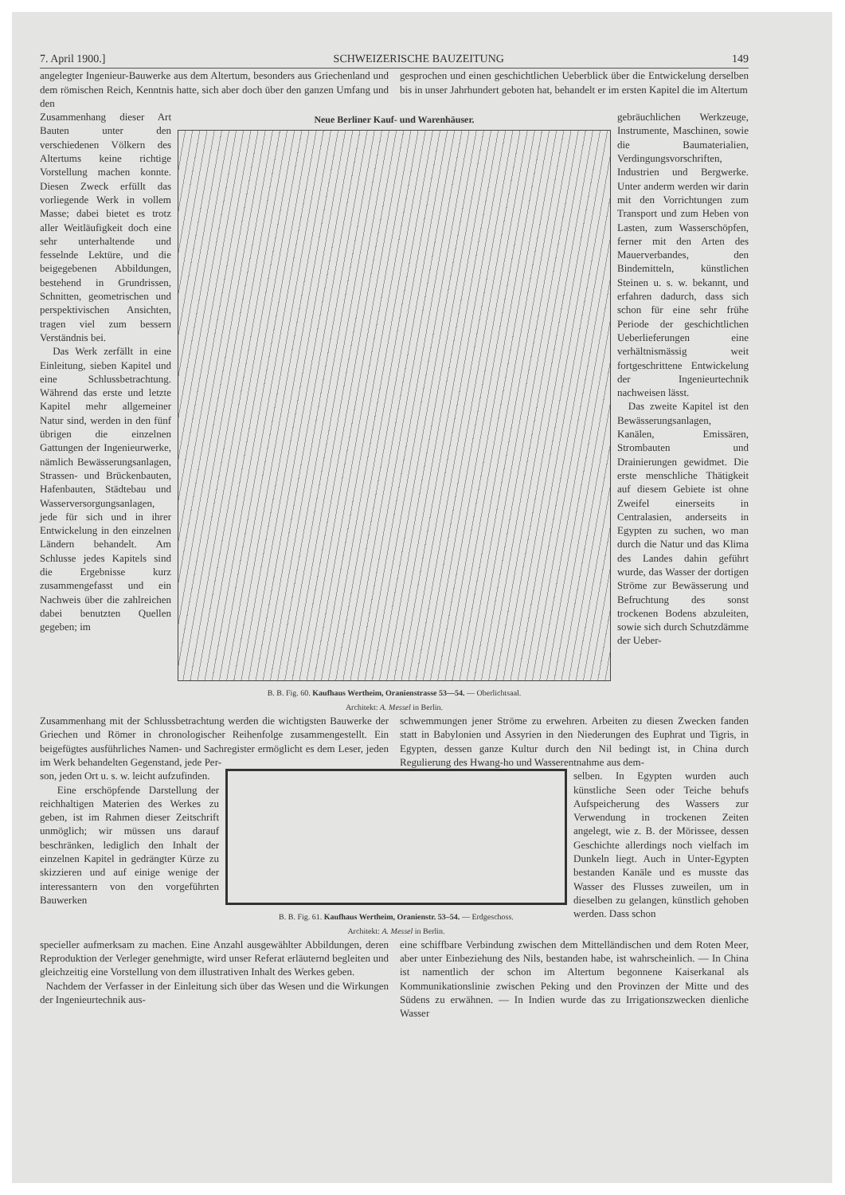7. April 1900.] SCHWEIZERISCHE BAUZEITUNG 149
angelegter Ingenieur-Bauwerke aus dem Altertum, besonders aus Griechenland und dem römischen Reich, Kenntnis hatte, sich aber doch über den ganzen Umfang und den
gesprochen und einen geschichtlichen Ueberblick über die Entwickelung derselben bis in unser Jahrhundert geboten hat, behandelt er im ersten Kapitel die im Altertum
Zusammenhang dieser Art Bauten unter den verschiedenen Völkern des Altertums keine richtige Vorstellung machen konnte. Diesen Zweck erfüllt das vorliegende Werk in vollem Masse; dabei bietet es trotz aller Weitläufigkeit doch eine sehr unterhaltende und fesselnde Lektüre, und die beigegebenen Abbildungen, bestehend in Grundrissen, Schnitten, geometrischen und perspektivischen Ansichten, tragen viel zum bessern Verständnis bei.
Das Werk zerfällt in eine Einleitung, sieben Kapitel und eine Schlussbetrachtung. Während das erste und letzte Kapitel mehr allgemeiner Natur sind, werden in den fünf übrigen die einzelnen Gattungen der Ingenieurwerke, nämlich Bewässerungsanlagen, Strassen- und Brückenbauten, Hafenbauten, Städtebau und Wasserversorgungsanlagen, jede für sich und in ihrer Entwickelung in den einzelnen Ländern behandelt. Am Schlusse jedes Kapitels sind die Ergebnisse kurz zusammengefasst und ein Nachweis über die zahlreichen dabei benutzten Quellen gegeben; im
Neue Berliner Kauf- und Warenhäuser.
B. B. Fig. 60. Kaufhaus Wertheim, Oranienstrasse 53—54. — Oberlichtsaal.
Architekt: A. Messel in Berlin.
gebräuchlichen Werkzeuge, Instrumente, Maschinen, sowie die Baumaterialien, Verdingungsvorschriften, Industrien und Bergwerke. Unter anderm werden wir darin mit den Vorrichtungen zum Transport und zum Heben von Lasten, zum Wasserschöpfen, ferner mit den Arten des Mauerverbandes, den Bindemitteln, künstlichen Steinen u. s. w. bekannt, und erfahren dadurch, dass sich schon für eine sehr frühe Periode der geschichtlichen Ueberlieferungen eine verhältnismässig weit fortgeschrittene Entwickelung der Ingenieurtechnik nachweisen lässt.
Das zweite Kapitel ist den Bewässerungsanlagen, Kanälen, Emissären, Strombauten und Drainierungen gewidmet. Die erste menschliche Thätigkeit auf diesem Gebiete ist ohne Zweifel einerseits in Centralasien, anderseits in Egypten zu suchen, wo man durch die Natur und das Klima des Landes dahin geführt wurde, das Wasser der dortigen Ströme zur Bewässerung und Befruchtung des sonst trockenen Bodens abzuleiten, sowie sich durch Schutzdämme der Ueber-
Zusammenhang mit der Schlussbetrachtung werden die wichtigsten Bauwerke der Griechen und Römer in chronologischer Reihenfolge zusammengestellt. Ein beigefügtes ausführliches Namen- und Sachregister ermöglicht es dem Leser, jeden im Werk behandelten Gegenstand, jede Per-
schwemmungen jener Ströme zu erwehren. Arbeiten zu diesen Zwecken fanden statt in Babylonien und Assyrien in den Niederungen des Euphrat und Tigris, in Egypten, dessen ganze Kultur durch den Nil bedingt ist, in China durch Regulierung des Hwang-ho und Wasserentnahme aus dem-
son, jeden Ort u. s. w. leicht aufzufinden.
Eine erschöpfende Darstellung der reichhaltigen Materien des Werkes zu geben, ist im Rahmen dieser Zeitschrift unmöglich; wir müssen uns darauf beschränken, lediglich den Inhalt der einzelnen Kapitel in gedrängter Kürze zu skizzieren und auf einige wenige der interessantern von den vorgeführten Bauwerken
B. B. Fig. 61. Kaufhaus Wertheim, Oranienstr. 53–54. — Erdgeschoss.
Architekt: A. Messel in Berlin.
selben. In Egypten wurden auch künstliche Seen oder Teiche behufs Aufspeicherung des Wassers zur Verwendung in trockenen Zeiten angelegt, wie z. B. der Mörissee, dessen Geschichte allerdings noch vielfach im Dunkeln liegt. Auch in Unter-Egypten bestanden Kanäle und es musste das Wasser des Flusses zuweilen, um in dieselben zu gelangen, künstlich gehoben werden. Dass schon
specieller aufmerksam zu machen. Eine Anzahl ausgewählter Abbildungen, deren Reproduktion der Verleger genehmigte, wird unser Referat erläuternd begleiten und gleichzeitig eine Vorstellung von dem illustrativen Inhalt des Werkes geben.
Nachdem der Verfasser in der Einleitung sich über das Wesen und die Wirkungen der Ingenieurtechnik aus-
eine schiffbare Verbindung zwischen dem Mittelländischen und dem Roten Meer, aber unter Einbeziehung des Nils, bestanden habe, ist wahrscheinlich. — In China ist namentlich der schon im Altertum begonnene Kaiserkanal als Kommunikationslinie zwischen Peking und den Provinzen der Mitte und des Südens zu erwähnen. — In Indien wurde das zu Irrigationszwecken dienliche Wasser